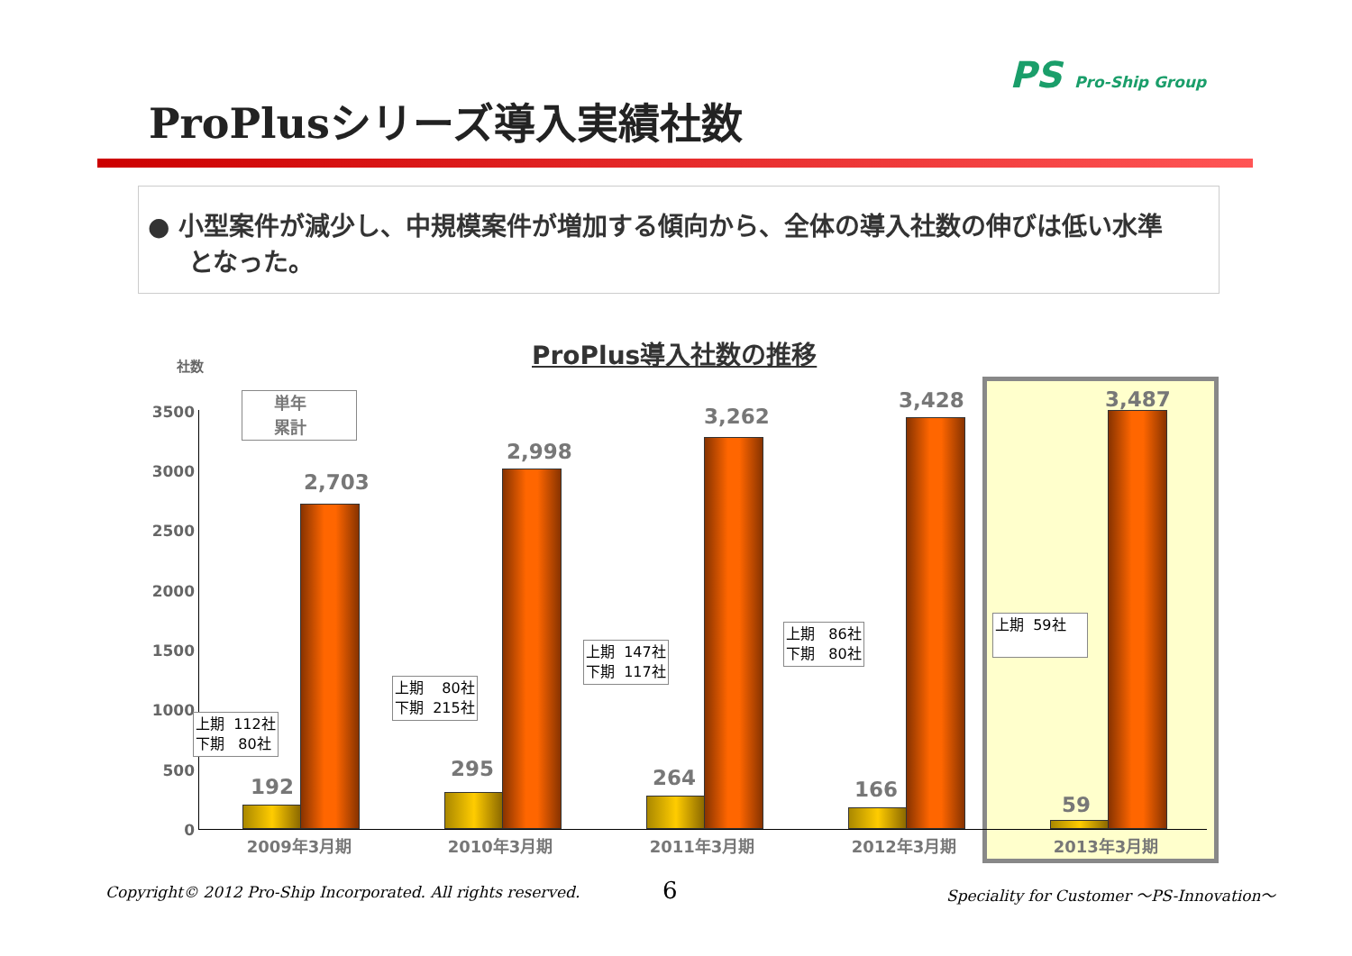PS Pro-Ship Group
ProPlusシリーズ導入実績社数
● 小型案件が減少し、中規模案件が増加する傾向から、全体の導入社数の伸びは低い水準となった。
ProPlus導入社数の推移
社数
3500
3000
2500
2000
1500
1000
500
0
単年
累計
192
2,703
295
2,998
264
3,262
166
3,428
59
3,487
上期 112社 下期 80社
上期 80社 下期 215社
上期 147社 下期 117社
上期 86社 下期 80社
上期 59社
2009年3月期 2010年3月期 2011年3月期 2012年3月期 2013年3月期
Copyright© 2012 Pro-Ship Incorporated. All rights reserved.
6
Speciality for Customer ～PS-Innovation～